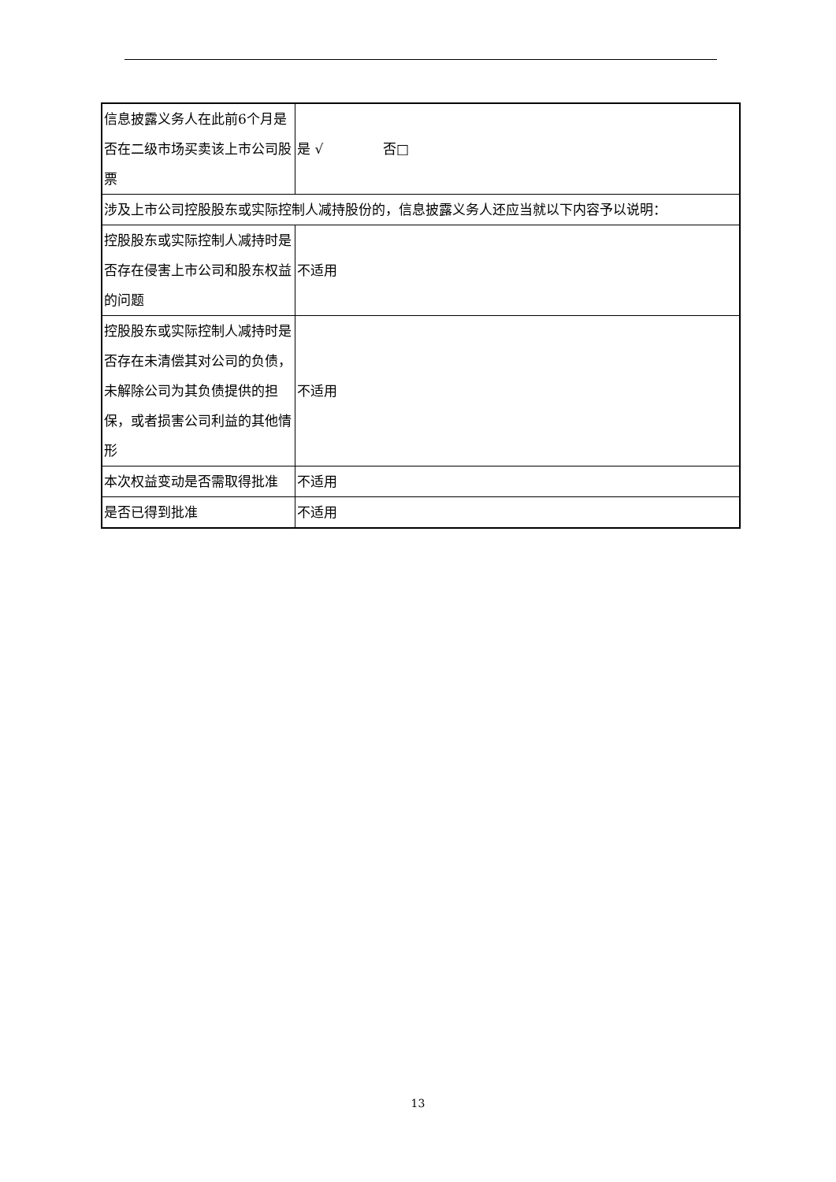| 信息披露义务人在此前6个月是否在二级市场买卖该上市公司股票 | 是 √ 否□ |
| 涉及上市公司控股股东或实际控制人减持股份的，信息披露义务人还应当就以下内容予以说明： | |
| 控股股东或实际控制人减持时是否存在侵害上市公司和股东权益的问题 | 不适用 |
| 控股股东或实际控制人减持时是否存在未清偿其对公司的负债，未解除公司为其负债提供的担保，或者损害公司利益的其他情形 | 不适用 |
| 本次权益变动是否需取得批准 | 不适用 |
| 是否已得到批准 | 不适用 |
13